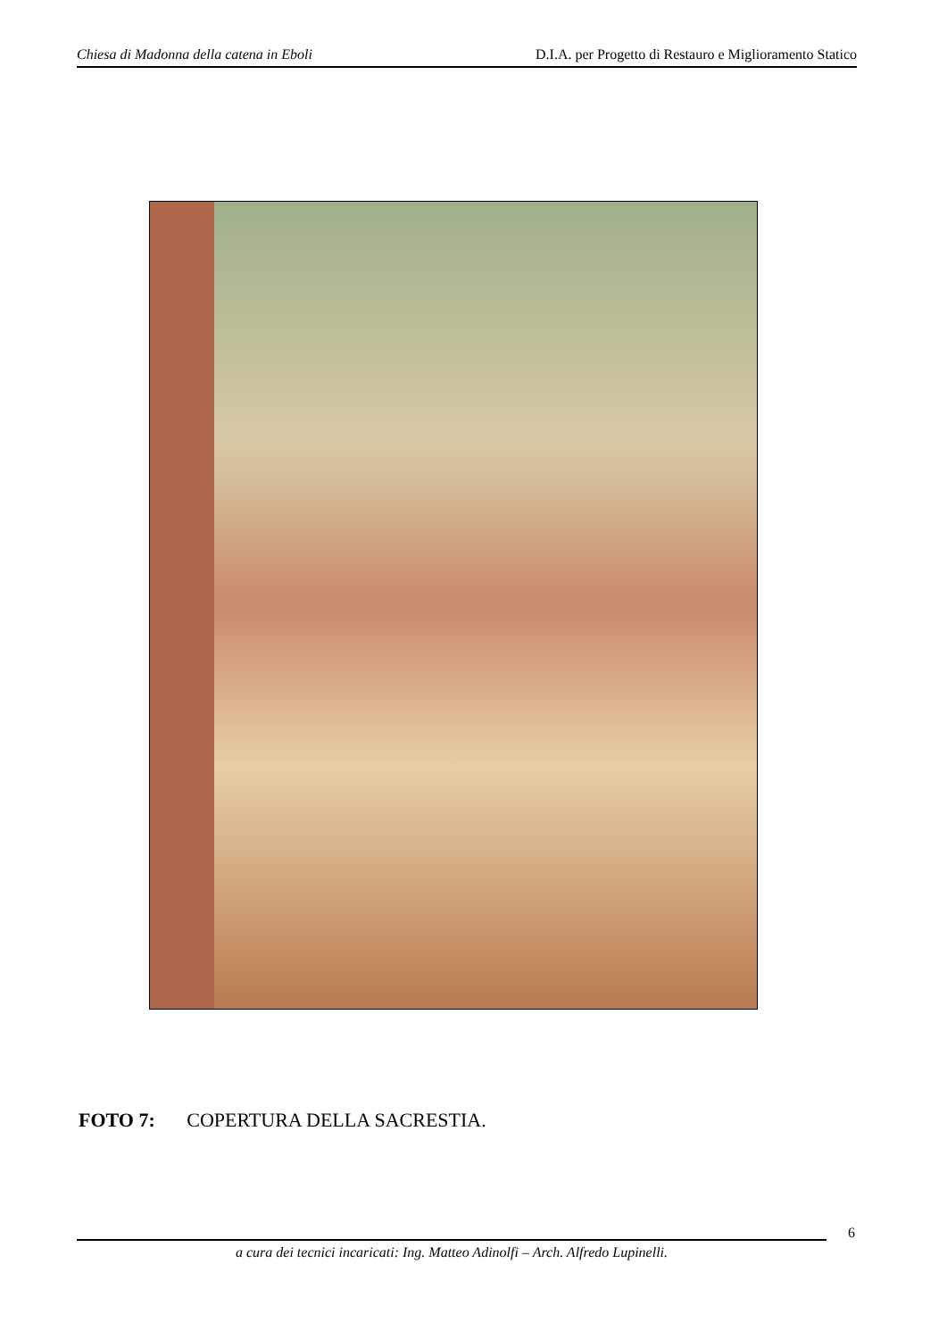Chiesa di Madonna della catena in Eboli D.I.A. per Progetto di Restauro e Miglioramento Statico
FOTO 7: COPERTURA DELLA SACRESTIA.
6
a cura dei tecnici incaricati: Ing. Matteo Adinolfi – Arch. Alfredo Lupinelli.